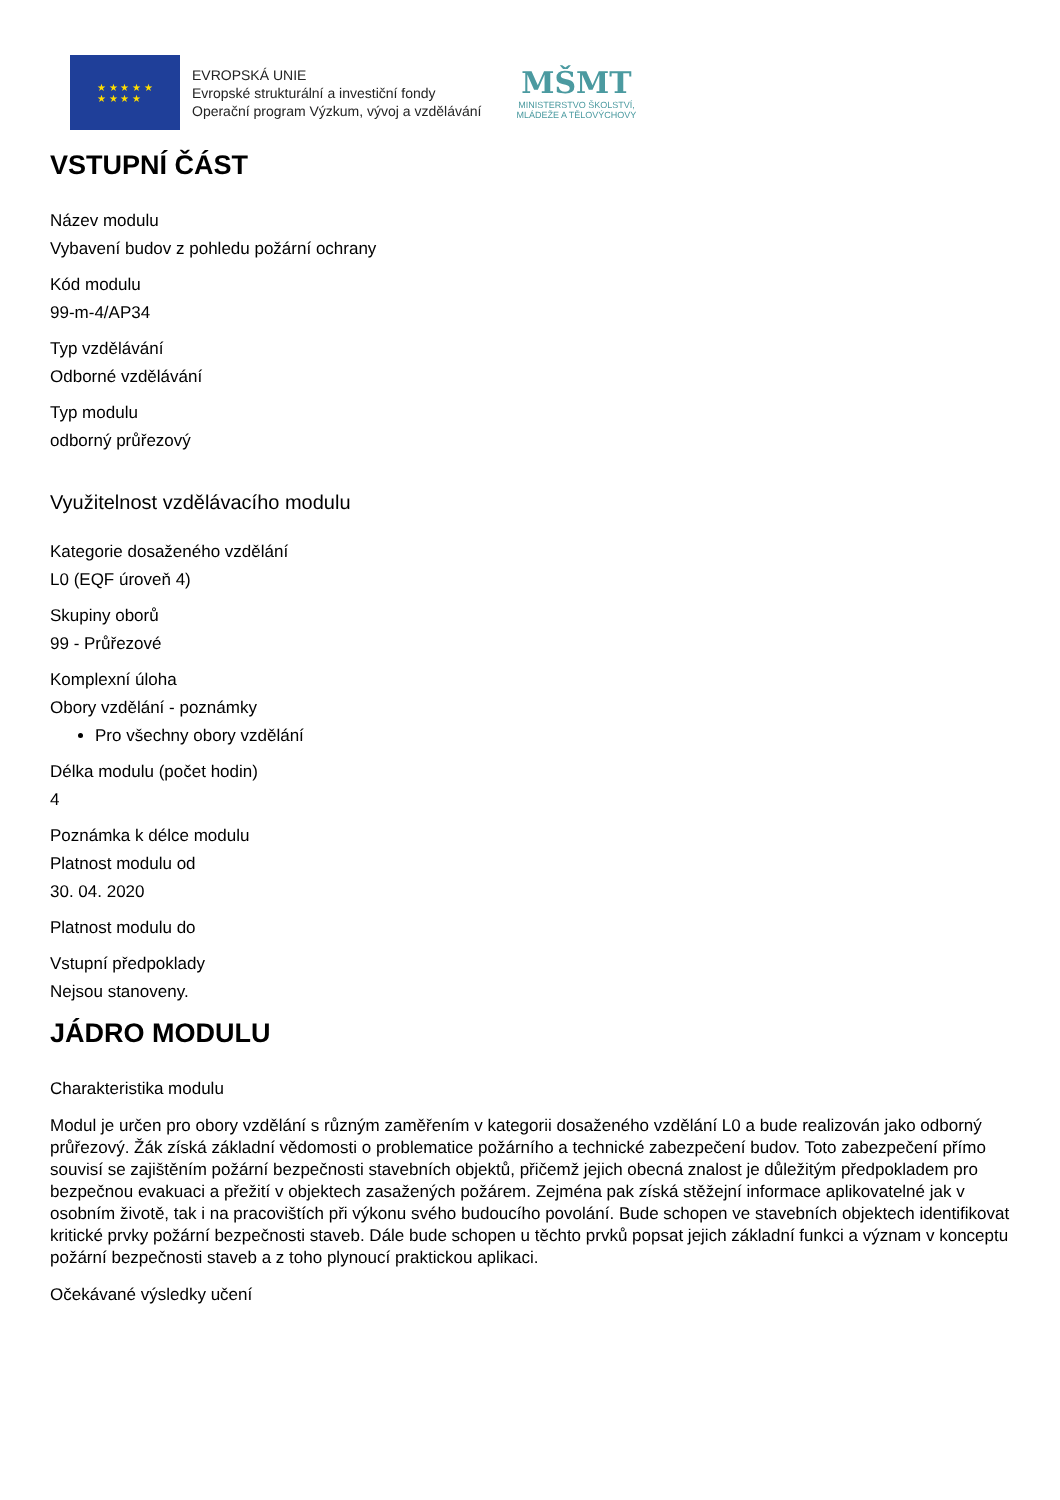★ ★ ★ ★ ★
★ ★ ★ ★
EVROPSKÁ UNIE
Evropské strukturální a investiční fondy
Operační program Výzkum, vývoj a vzdělávání
MŠMT
MINISTERSTVO ŠKOLSTVÍ,
MLÁDEŽE A TĚLOVÝCHOVY
VSTUPNÍ ČÁST
Název modulu
Vybavení budov z pohledu požární ochrany
Kód modulu
99-m-4/AP34
Typ vzdělávání
Odborné vzdělávání
Typ modulu
odborný průřezový
Využitelnost vzdělávacího modulu
Kategorie dosaženého vzdělání
L0 (EQF úroveň 4)
Skupiny oborů
99 - Průřezové
Komplexní úloha
Obory vzdělání - poznámky
Pro všechny obory vzdělání
Délka modulu (počet hodin)
4
Poznámka k délce modulu
Platnost modulu od
30. 04. 2020
Platnost modulu do
Vstupní předpoklady
Nejsou stanoveny.
JÁDRO MODULU
Charakteristika modulu
Modul je určen pro obory vzdělání s různým zaměřením v kategorii dosaženého vzdělání L0 a bude realizován jako odborný průřezový. Žák získá základní vědomosti o problematice požárního a technické zabezpečení budov. Toto zabezpečení přímo souvisí se zajištěním požární bezpečnosti stavebních objektů, přičemž jejich obecná znalost je důležitým předpokladem pro bezpečnou evakuaci a přežití v objektech zasažených požárem. Zejména pak získá stěžejní informace aplikovatelné jak v osobním životě, tak i na pracovištích při výkonu svého budoucího povolání. Bude schopen ve stavebních objektech identifikovat kritické prvky požární bezpečnosti staveb. Dále bude schopen u těchto prvků popsat jejich základní funkci a význam v konceptu požární bezpečnosti staveb a z toho plynoucí praktickou aplikaci.
Očekávané výsledky učení